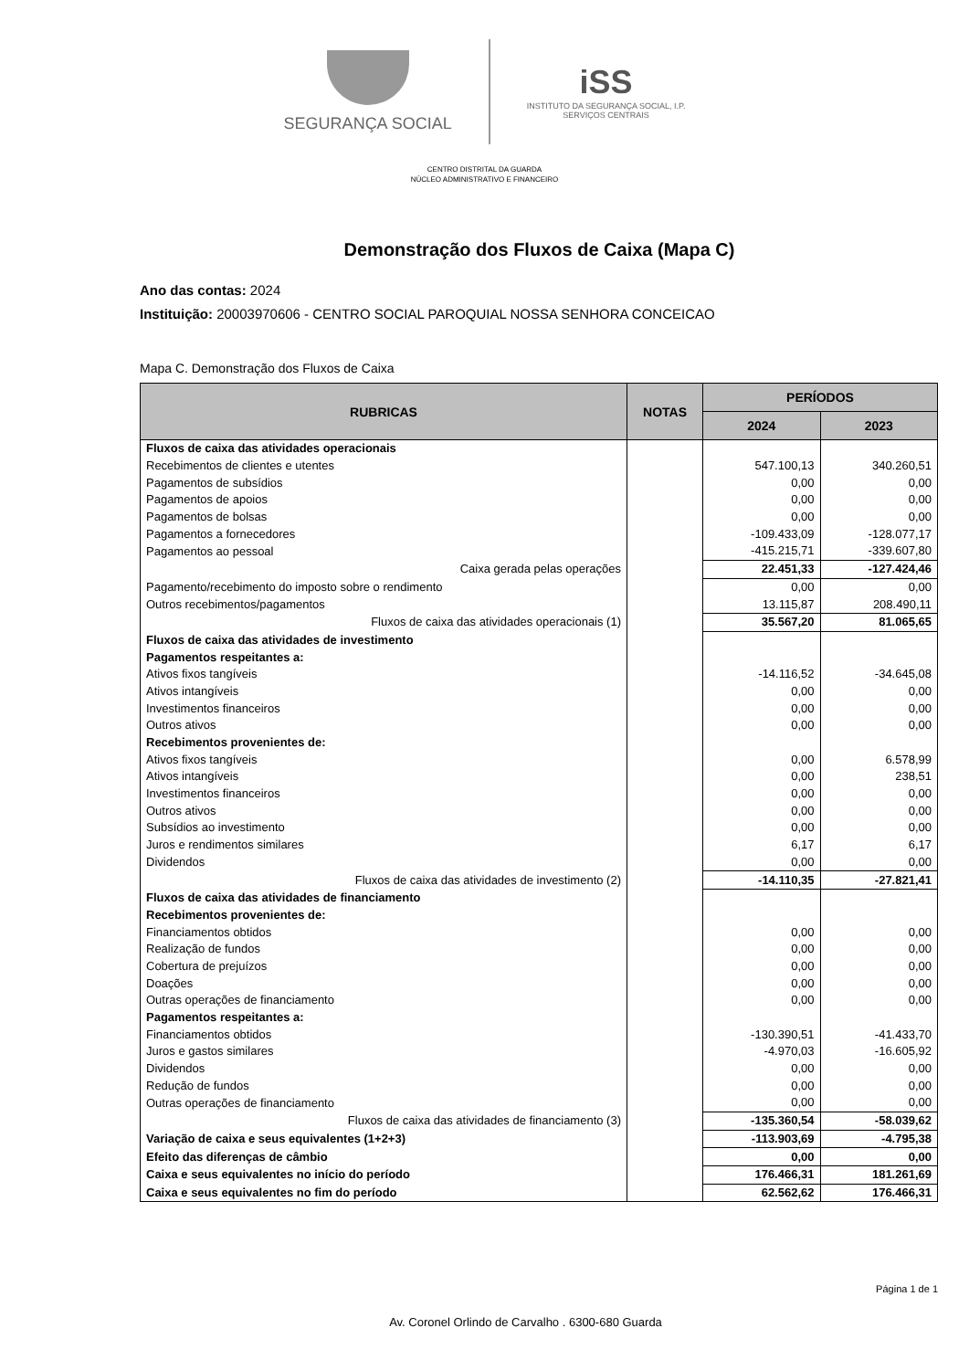SEGURANÇA SOCIAL
iSS
INSTITUTO DA SEGURANÇA SOCIAL, I.P.
SERVIÇOS CENTRAIS
CENTRO DISTRITAL DA GUARDA
NÚCLEO ADMINISTRATIVO E FINANCEIRO
Demonstração dos Fluxos de Caixa (Mapa C)
Ano das contas: 2024
Instituição: 20003970606 - CENTRO SOCIAL PAROQUIAL NOSSA SENHORA CONCEICAO
Mapa C. Demonstração dos Fluxos de Caixa
| RUBRICAS | NOTAS | PERÍODOS | |
| --- | --- | --- | --- |
| | | 2024 | 2023 |
| Fluxos de caixa das atividades operacionais | | | |
| Recebimentos de clientes e utentes | | 547.100,13 | 340.260,51 |
| Pagamentos de subsídios | | 0,00 | 0,00 |
| Pagamentos de apoios | | 0,00 | 0,00 |
| Pagamentos de bolsas | | 0,00 | 0,00 |
| Pagamentos a fornecedores | | -109.433,09 | -128.077,17 |
| Pagamentos ao pessoal | | -415.215,71 | -339.607,80 |
| Caixa gerada pelas operações | | 22.451,33 | -127.424,46 |
| Pagamento/recebimento do imposto sobre o rendimento | | 0,00 | 0,00 |
| Outros recebimentos/pagamentos | | 13.115,87 | 208.490,11 |
| Fluxos de caixa das atividades operacionais (1) | | 35.567,20 | 81.065,65 |
| Fluxos de caixa das atividades de investimento | | | |
| Pagamentos respeitantes a: | | | |
| Ativos fixos tangíveis | | -14.116,52 | -34.645,08 |
| Ativos intangíveis | | 0,00 | 0,00 |
| Investimentos financeiros | | 0,00 | 0,00 |
| Outros ativos | | 0,00 | 0,00 |
| Recebimentos provenientes de: | | | |
| Ativos fixos tangíveis | | 0,00 | 6.578,99 |
| Ativos intangíveis | | 0,00 | 238,51 |
| Investimentos financeiros | | 0,00 | 0,00 |
| Outros ativos | | 0,00 | 0,00 |
| Subsídios ao investimento | | 0,00 | 0,00 |
| Juros e rendimentos similares | | 6,17 | 6,17 |
| Dividendos | | 0,00 | 0,00 |
| Fluxos de caixa das atividades de investimento (2) | | -14.110,35 | -27.821,41 |
| Fluxos de caixa das atividades de financiamento | | | |
| Recebimentos provenientes de: | | | |
| Financiamentos obtidos | | 0,00 | 0,00 |
| Realização de fundos | | 0,00 | 0,00 |
| Cobertura de prejuízos | | 0,00 | 0,00 |
| Doações | | 0,00 | 0,00 |
| Outras operações de financiamento | | 0,00 | 0,00 |
| Pagamentos respeitantes a: | | | |
| Financiamentos obtidos | | -130.390,51 | -41.433,70 |
| Juros e gastos similares | | -4.970,03 | -16.605,92 |
| Dividendos | | 0,00 | 0,00 |
| Redução de fundos | | 0,00 | 0,00 |
| Outras operações de financiamento | | 0,00 | 0,00 |
| Fluxos de caixa das atividades de financiamento (3) | | -135.360,54 | -58.039,62 |
| Variação de caixa e seus equivalentes (1+2+3) | | -113.903,69 | -4.795,38 |
| Efeito das diferenças de câmbio | | 0,00 | 0,00 |
| Caixa e seus equivalentes no início do período | | 176.466,31 | 181.261,69 |
| Caixa e seus equivalentes no fim do período | | 62.562,62 | 176.466,31 |
Página 1 de 1
Av. Coronel Orlindo de Carvalho . 6300-680 Guarda